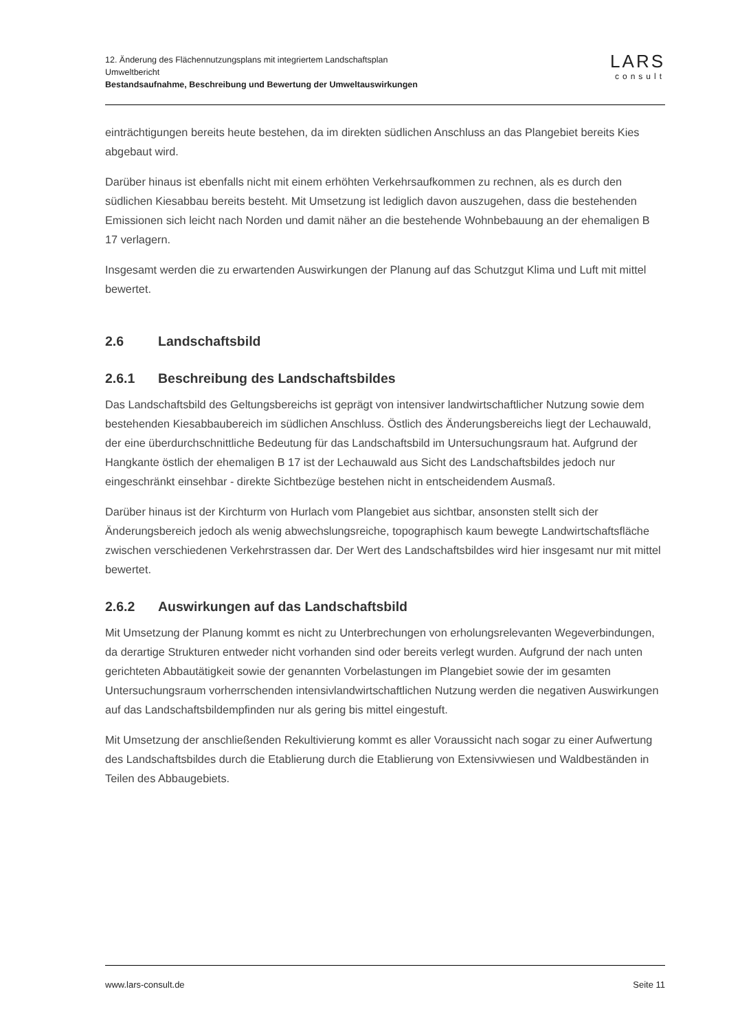12. Änderung des Flächennutzungsplans mit integriertem Landschaftsplan
Umweltbericht
Bestandsaufnahme, Beschreibung und Bewertung der Umweltauswirkungen
LARS
consult
einträchtigungen bereits heute bestehen, da im direkten südlichen Anschluss an das Plangebiet bereits Kies abgebaut wird.
Darüber hinaus ist ebenfalls nicht mit einem erhöhten Verkehrsaufkommen zu rechnen, als es durch den südlichen Kiesabbau bereits besteht. Mit Umsetzung ist lediglich davon auszugehen, dass die bestehenden Emissionen sich leicht nach Norden und damit näher an die bestehende Wohnbebauung an der ehemaligen B 17 verlagern.
Insgesamt werden die zu erwartenden Auswirkungen der Planung auf das Schutzgut Klima und Luft mit mittel bewertet.
2.6 Landschaftsbild
2.6.1 Beschreibung des Landschaftsbildes
Das Landschaftsbild des Geltungsbereichs ist geprägt von intensiver landwirtschaftlicher Nutzung sowie dem bestehenden Kiesabbaubereich im südlichen Anschluss. Östlich des Änderungsbereichs liegt der Lechauwald, der eine überdurchschnittliche Bedeutung für das Landschaftsbild im Untersuchungsraum hat. Aufgrund der Hangkante östlich der ehemaligen B 17 ist der Lechauwald aus Sicht des Landschaftsbildes jedoch nur eingeschränkt einsehbar - direkte Sichtbezüge bestehen nicht in entscheidendem Ausmaß.
Darüber hinaus ist der Kirchturm von Hurlach vom Plangebiet aus sichtbar, ansonsten stellt sich der Änderungsbereich jedoch als wenig abwechslungsreiche, topographisch kaum bewegte Landwirtschaftsfläche zwischen verschiedenen Verkehrstrassen dar. Der Wert des Landschaftsbildes wird hier insgesamt nur mit mittel bewertet.
2.6.2 Auswirkungen auf das Landschaftsbild
Mit Umsetzung der Planung kommt es nicht zu Unterbrechungen von erholungsrelevanten Wegeverbindungen, da derartige Strukturen entweder nicht vorhanden sind oder bereits verlegt wurden. Aufgrund der nach unten gerichteten Abbautätigkeit sowie der genannten Vorbelastungen im Plangebiet sowie der im gesamten Untersuchungsraum vorherrschenden intensivlandwirtschaftlichen Nutzung werden die negativen Auswirkungen auf das Landschaftsbildempfinden nur als gering bis mittel eingestuft.
Mit Umsetzung der anschließenden Rekultivierung kommt es aller Voraussicht nach sogar zu einer Aufwertung des Landschaftsbildes durch die Etablierung durch die Etablierung von Extensivwiesen und Waldbeständen in Teilen des Abbaugebiets.
www.lars-consult.de Seite 11